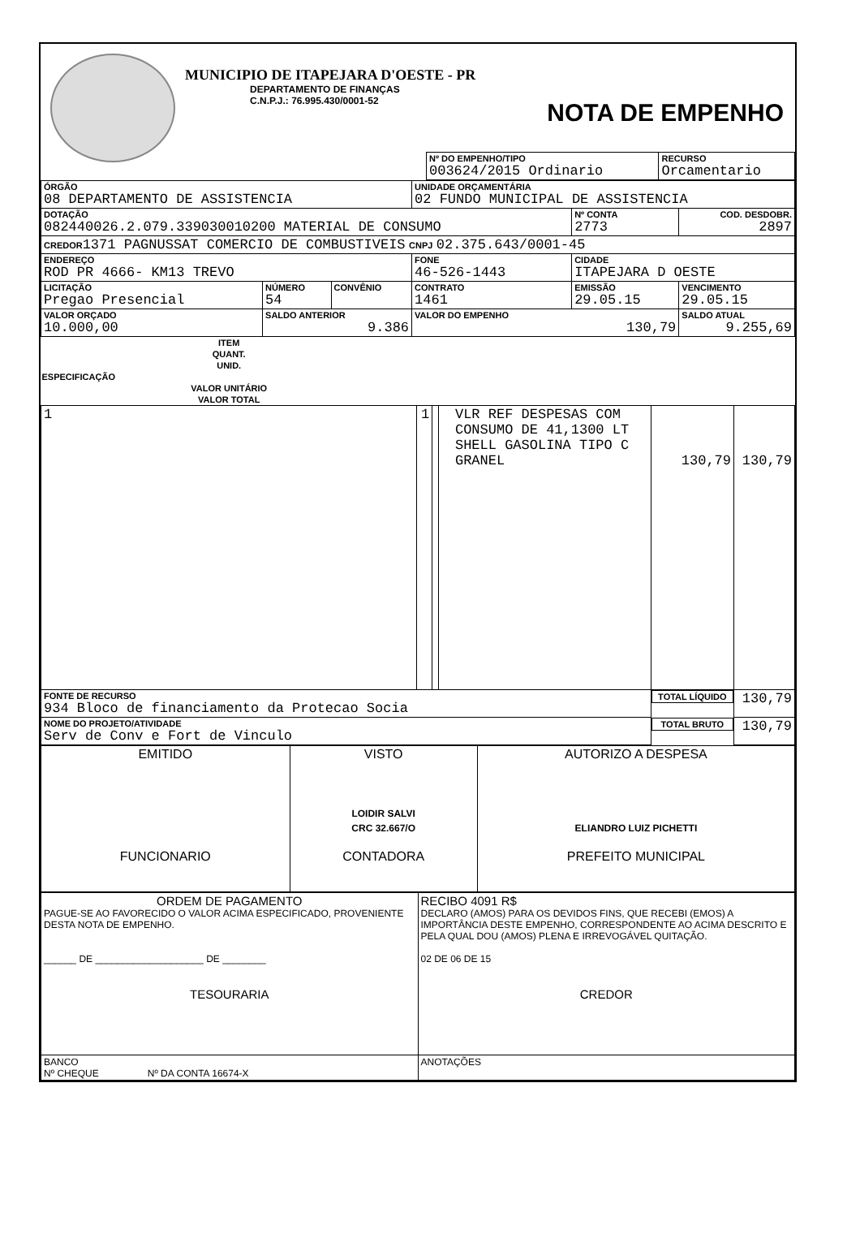MUNICIPIO DE ITAPEJARA D'OESTE - PR
DEPARTAMENTO DE FINANÇAS
C.N.P.J.: 76.995.430/0001-52
NOTA DE EMPENHO
| Nº DO EMPENHO/TIPO 003624/2015 Ordinario | RECURSO Orcamentario |
| ÓRGÃO 08 DEPARTAMENTO DE ASSISTENCIA | | | UNIDADE ORÇAMENTÁRIA 02 FUNDO MUNICIPAL DE ASSISTENCIA | | |
| DOTAÇÃO 082440026.2.079.339030010200 MATERIAL DE CONSUMO | | | | Nº CONTA 2773 | COD. DESDOBR. 2897 |
| CREDOR 1371 PAGNUSSAT COMERCIO DE COMBUSTIVEIS CNPJ 02.375.643/0001-45 | | | | | |
| ENDEREÇO ROD PR 4666- KM13 TREVO | | | FONE 46-526-1443 | CIDADE ITAPEJARA D OESTE | |
| LICITAÇÃO Pregao Presencial | NÚMERO 54 | CONVÊNIO | CONTRATO 1461 | EMISSÃO 29.05.15 | VENCIMENTO 29.05.15 |
| VALOR ORÇADO 10.000,00 | SALDO ANTERIOR 9.386 | | VALOR DO EMPENHO 130,79 | | SALDO ATUAL 9.255,69 |
| ITEM | QUANT. | UNID. | ESPECIFICAÇÃO | VALOR UNITÁRIO | VALOR TOTAL |
| --- | --- | --- | --- | --- | --- |
| 1 | 1 | | VLR REF DESPESAS COM CONSUMO DE 41,1300 LT SHELL GASOLINA TIPO C GRANEL | 130,79 | 130,79 |
| FONTE DE RECURSO 934 Bloco de financiamento da Protecao Socia | | | | TOTAL LÍQUIDO | 130,79 |
| NOME DO PROJETO/ATIVIDADE Serv de Conv e Fort de Vinculo | | | | TOTAL BRUTO | 130,79 |
| EMITIDO FUNCIONARIO | VISTO LOIDIR SALVI CRC 32.667/O CONTADORA | AUTORIZO A DESPESA ELIANDRO LUIZ PICHETTI PREFEITO MUNICIPAL |
| ORDEM DE PAGAMENTO PAGUE-SE AO FAVORECIDO O VALOR ACIMA ESPECIFICADO, PROVENIENTE DESTA NOTA DE EMPENHO. ______ DE ____________________ DE ________ TESOURARIA | RECIBO 4091 R$ DECLARO (AMOS) PARA OS DEVIDOS FINS, QUE RECEBI (EMOS) A IMPORTÂNCIA DESTE EMPENHO, CORRESPONDENTE AO ACIMA DESCRITO E PELA QUAL DOU (AMOS) PLENA E IRREVOGÁVEL QUITAÇÃO. 02 DE 06 DE 15 CREDOR |
| BANCO Nº CHEQUE Nº DA CONTA 16674-X | ANOTAÇÕES |